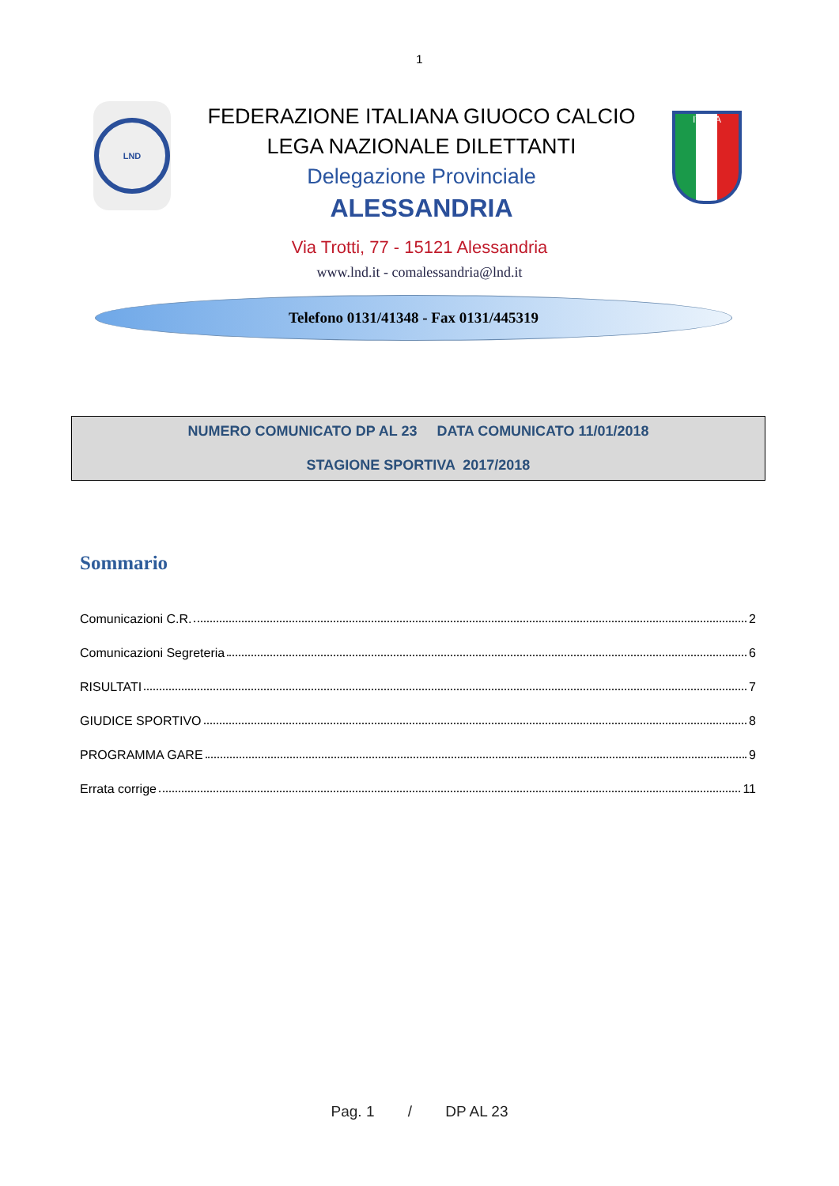1
LND
FEDERAZIONE ITALIANA GIUOCO CALCIO
LEGA NAZIONALE DILETTANTI
Delegazione Provinciale
ALESSANDRIA
ITALIA
Via Trotti, 77 - 15121 Alessandria
www.lnd.it - comalessandria@lnd.it
Telefono 0131/41348 - Fax 0131/445319
NUMERO COMUNICATO DP AL 23 DATA COMUNICATO 11/01/2018
STAGIONE SPORTIVA 2017/2018
Sommario
Comunicazioni C.R. 2
Comunicazioni Segreteria 6
RISULTATI 7
GIUDICE SPORTIVO 8
PROGRAMMA GARE 9
Errata corrige 11
Pag. 1 / DP AL 23